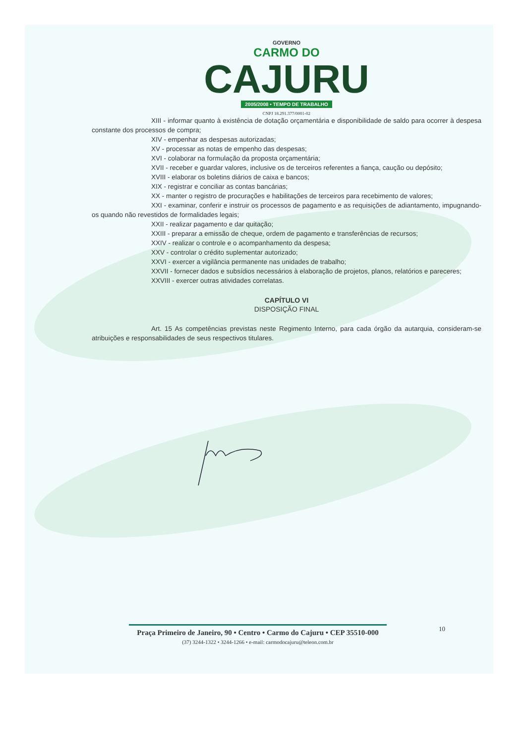GOVERNO
CARMO DO
CAJURU
2005/2008 • TEMPO DE TRABALHO
CNPJ 18.291.377/0001-02
XIII - informar quanto à existência de dotação orçamentária e disponibilidade de saldo para ocorrer à despesa constante dos processos de compra;
XIV - empenhar as despesas autorizadas;
XV - processar as notas de empenho das despesas;
XVI - colaborar na formulação da proposta orçamentária;
XVII - receber e guardar valores, inclusive os de terceiros referentes a fiança, caução ou depósito;
XVIII - elaborar os boletins diários de caixa e bancos;
XIX - registrar e conciliar as contas bancárias;
XX - manter o registro de procurações e habilitações de terceiros para recebimento de valores;
XXI - examinar, conferir e instruir os processos de pagamento e as requisições de adiantamento, impugnando-os quando não revestidos de formalidades legais;
XXII - realizar pagamento e dar quitação;
XXIII - preparar a emissão de cheque, ordem de pagamento e transferências de recursos;
XXIV - realizar o controle e o acompanhamento da despesa;
XXV - controlar o crédito suplementar autorizado;
XXVI - exercer a vigilância permanente nas unidades de trabalho;
XXVII - fornecer dados e subsídios necessários à elaboração de projetos, planos, relatórios e pareceres;
XXVIII - exercer outras atividades correlatas.
CAPÍTULO VI
DISPOSIÇÃO FINAL
Art. 15 As competências previstas neste Regimento Interno, para cada órgão da autarquia, consideram-se atribuições e responsabilidades de seus respectivos titulares.
Praça Primeiro de Janeiro, 90 • Centro • Carmo do Cajuru • CEP 35510-000
(37) 3244-1322 • 3244-1266 • e-mail: carmodocajuru@teleon.com.br
10